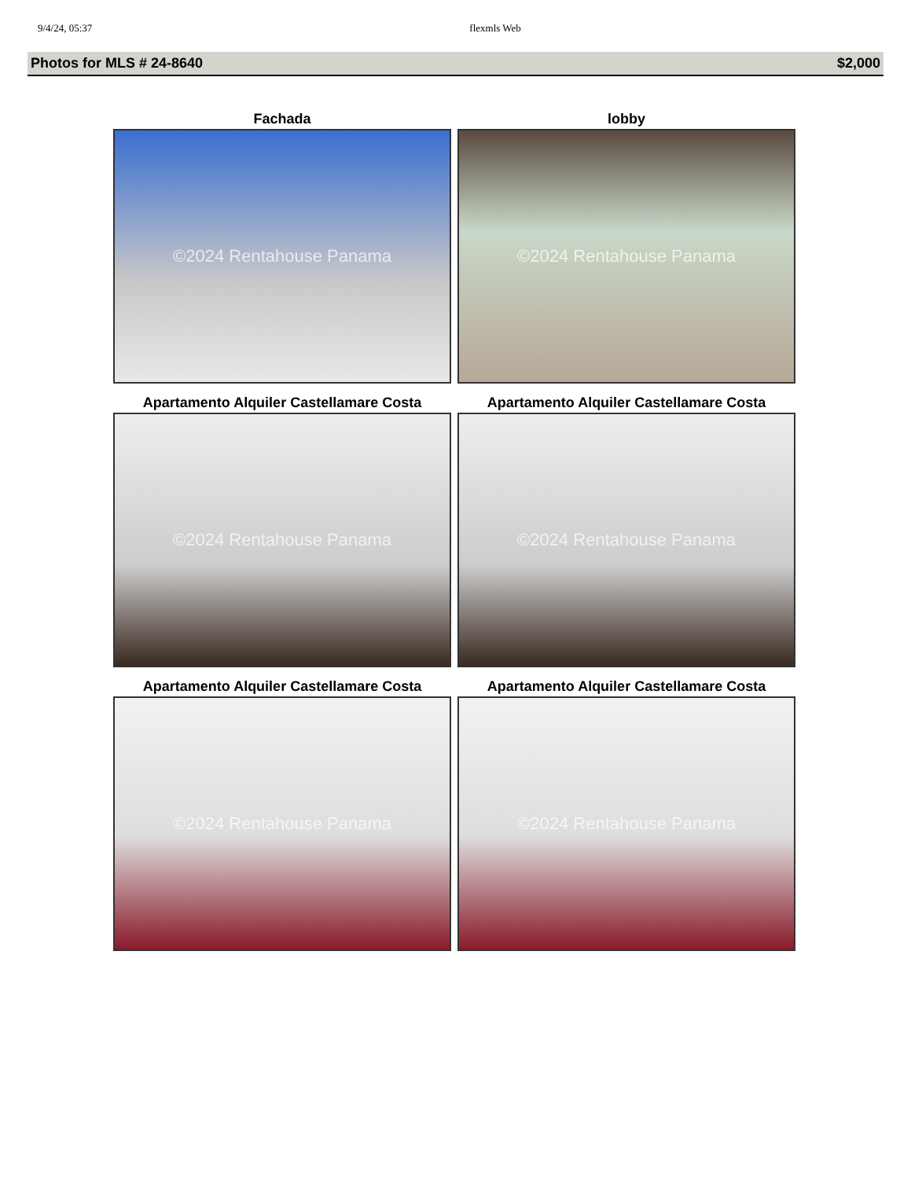9/4/24, 05:37 flexmls Web
Photos for MLS # 24-8640 $2,000
Fachada
©2024 Rentahouse Panama
lobby
©2024 Rentahouse Panama
Apartamento Alquiler Castellamare Costa
©2024 Rentahouse Panama
Apartamento Alquiler Castellamare Costa
©2024 Rentahouse Panama
Apartamento Alquiler Castellamare Costa
©2024 Rentahouse Panama
Apartamento Alquiler Castellamare Costa
©2024 Rentahouse Panama